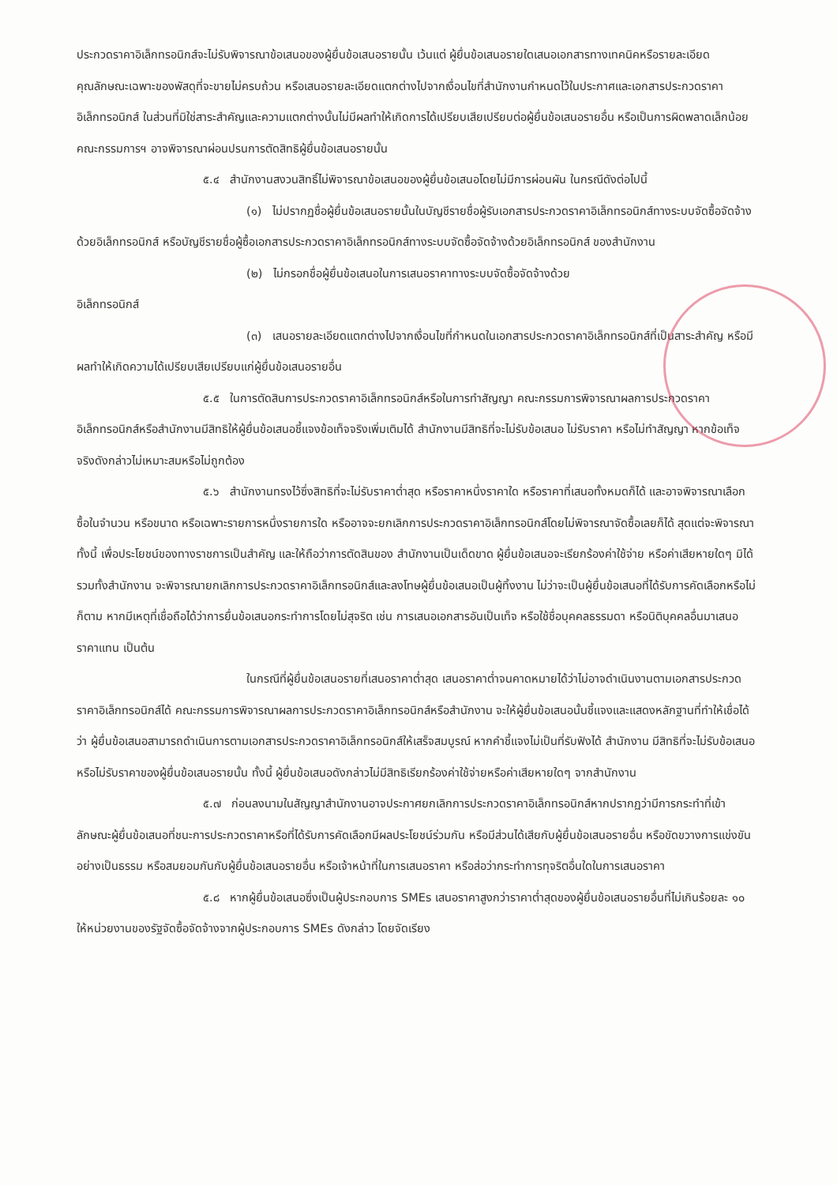ประกวดราคาอิเล็กทรอนิกส์จะไม่รับพิจารณาข้อเสนอของผู้ยื่นข้อเสนอรายนั้น เว้นแต่ ผู้ยื่นข้อเสนอรายใดเสนอเอกสารทางเทคนิคหรือรายละเอียดคุณลักษณะเฉพาะของพัสดุที่จะขายไม่ครบถ้วน หรือเสนอรายละเอียดแตกต่างไปจากเงื่อนไขที่สำนักงานกำหนดไว้ในประกาศและเอกสารประกวดราคาอิเล็กทรอนิกส์ ในส่วนที่มิใช่สาระสำคัญและความแตกต่างนั้นไม่มีผลทำให้เกิดการได้เปรียบเสียเปรียบต่อผู้ยื่นข้อเสนอรายอื่น หรือเป็นการผิดพลาดเล็กน้อย คณะกรรมการฯ อาจพิจารณาผ่อนปรนการตัดสิทธิผู้ยื่นข้อเสนอรายนั้น
๕.๔ สำนักงานสงวนสิทธิ์ไม่พิจารณาข้อเสนอของผู้ยื่นข้อเสนอโดยไม่มีการผ่อนผัน ในกรณีดังต่อไปนี้
(๑) ไม่ปรากฏชื่อผู้ยื่นข้อเสนอรายนั้นในบัญชีรายชื่อผู้รับเอกสารประกวดราคาอิเล็กทรอนิกส์ทางระบบจัดซื้อจัดจ้างด้วยอิเล็กทรอนิกส์ หรือบัญชีรายชื่อผู้ซื้อเอกสารประกวดราคาอิเล็กทรอนิกส์ทางระบบจัดซื้อจัดจ้างด้วยอิเล็กทรอนิกส์ ของสำนักงาน
(๒) ไม่กรอกชื่อผู้ยื่นข้อเสนอในการเสนอราคาทางระบบจัดซื้อจัดจ้างด้วย
อิเล็กทรอนิกส์
(๓) เสนอรายละเอียดแตกต่างไปจากเงื่อนไขที่กำหนดในเอกสารประกวดราคาอิเล็กทรอนิกส์ที่เป็นสาระสำคัญ หรือมีผลทำให้เกิดความได้เปรียบเสียเปรียบแก่ผู้ยื่นข้อเสนอรายอื่น
๕.๕ ในการตัดสินการประกวดราคาอิเล็กทรอนิกส์หรือในการทำสัญญา คณะกรรมการพิจารณาผลการประกวดราคาอิเล็กทรอนิกส์หรือสำนักงานมีสิทธิให้ผู้ยื่นข้อเสนอชี้แจงข้อเท็จจริงเพิ่มเติมได้ สำนักงานมีสิทธิที่จะไม่รับข้อเสนอ ไม่รับราคา หรือไม่ทำสัญญา หากข้อเท็จจริงดังกล่าวไม่เหมาะสมหรือไม่ถูกต้อง
๕.๖ สำนักงานทรงไว้ซึ่งสิทธิที่จะไม่รับราคาต่ำสุด หรือราคาหนึ่งราคาใด หรือราคาที่เสนอทั้งหมดก็ได้ และอาจพิจารณาเลือกซื้อในจำนวน หรือขนาด หรือเฉพาะรายการหนึ่งรายการใด หรืออาจจะยกเลิกการประกวดราคาอิเล็กทรอนิกส์โดยไม่พิจารณาจัดซื้อเลยก็ได้ สุดแต่จะพิจารณา ทั้งนี้ เพื่อประโยชน์ของทางราชการเป็นสำคัญ และให้ถือว่าการตัดสินของ สำนักงานเป็นเด็ดขาด ผู้ยื่นข้อเสนอจะเรียกร้องค่าใช้จ่าย หรือค่าเสียหายใดๆ มิได้ รวมทั้งสำนักงาน จะพิจารณายกเลิกการประกวดราคาอิเล็กทรอนิกส์และลงโทษผู้ยื่นข้อเสนอเป็นผู้ทิ้งงาน ไม่ว่าจะเป็นผู้ยื่นข้อเสนอที่ได้รับการคัดเลือกหรือไม่ก็ตาม หากมีเหตุที่เชื่อถือได้ว่าการยื่นข้อเสนอกระทำการโดยไม่สุจริต เช่น การเสนอเอกสารอันเป็นเท็จ หรือใช้ชื่อบุคคลธรรมดา หรือนิติบุคคลอื่นมาเสนอราคาแทน เป็นต้น
ในกรณีที่ผู้ยื่นข้อเสนอรายที่เสนอราคาต่ำสุด เสนอราคาต่ำจนคาดหมายได้ว่าไม่อาจดำเนินงานตามเอกสารประกวดราคาอิเล็กทรอนิกส์ได้ คณะกรรมการพิจารณาผลการประกวดราคาอิเล็กทรอนิกส์หรือสำนักงาน จะให้ผู้ยื่นข้อเสนอนั้นชี้แจงและแสดงหลักฐานที่ทำให้เชื่อได้ว่า ผู้ยื่นข้อเสนอสามารถดำเนินการตามเอกสารประกวดราคาอิเล็กทรอนิกส์ให้เสร็จสมบูรณ์ หากคำชี้แจงไม่เป็นที่รับฟังได้ สำนักงาน มีสิทธิที่จะไม่รับข้อเสนอหรือไม่รับราคาของผู้ยื่นข้อเสนอรายนั้น ทั้งนี้ ผู้ยื่นข้อเสนอดังกล่าวไม่มีสิทธิเรียกร้องค่าใช้จ่ายหรือค่าเสียหายใดๆ จากสำนักงาน
๕.๗ ก่อนลงนามในสัญญาสำนักงานอาจประกาศยกเลิกการประกวดราคาอิเล็กทรอนิกส์หากปรากฏว่ามีการกระทำที่เข้าลักษณะผู้ยื่นข้อเสนอที่ชนะการประกวดราคาหรือที่ได้รับการคัดเลือกมีผลประโยชน์ร่วมกัน หรือมีส่วนได้เสียกับผู้ยื่นข้อเสนอรายอื่น หรือขัดขวางการแข่งขันอย่างเป็นธรรม หรือสมยอมกันกับผู้ยื่นข้อเสนอรายอื่น หรือเจ้าหน้าที่ในการเสนอราคา หรือส่อว่ากระทำการทุจริตอื่นใดในการเสนอราคา
๕.๘ หากผู้ยื่นข้อเสนอซึ่งเป็นผู้ประกอบการ SMEs เสนอราคาสูงกว่าราคาต่ำสุดของผู้ยื่นข้อเสนอรายอื่นที่ไม่เกินร้อยละ ๑๐ ให้หน่วยงานของรัฐจัดซื้อจัดจ้างจากผู้ประกอบการ SMEs ดังกล่าว โดยจัดเรียง